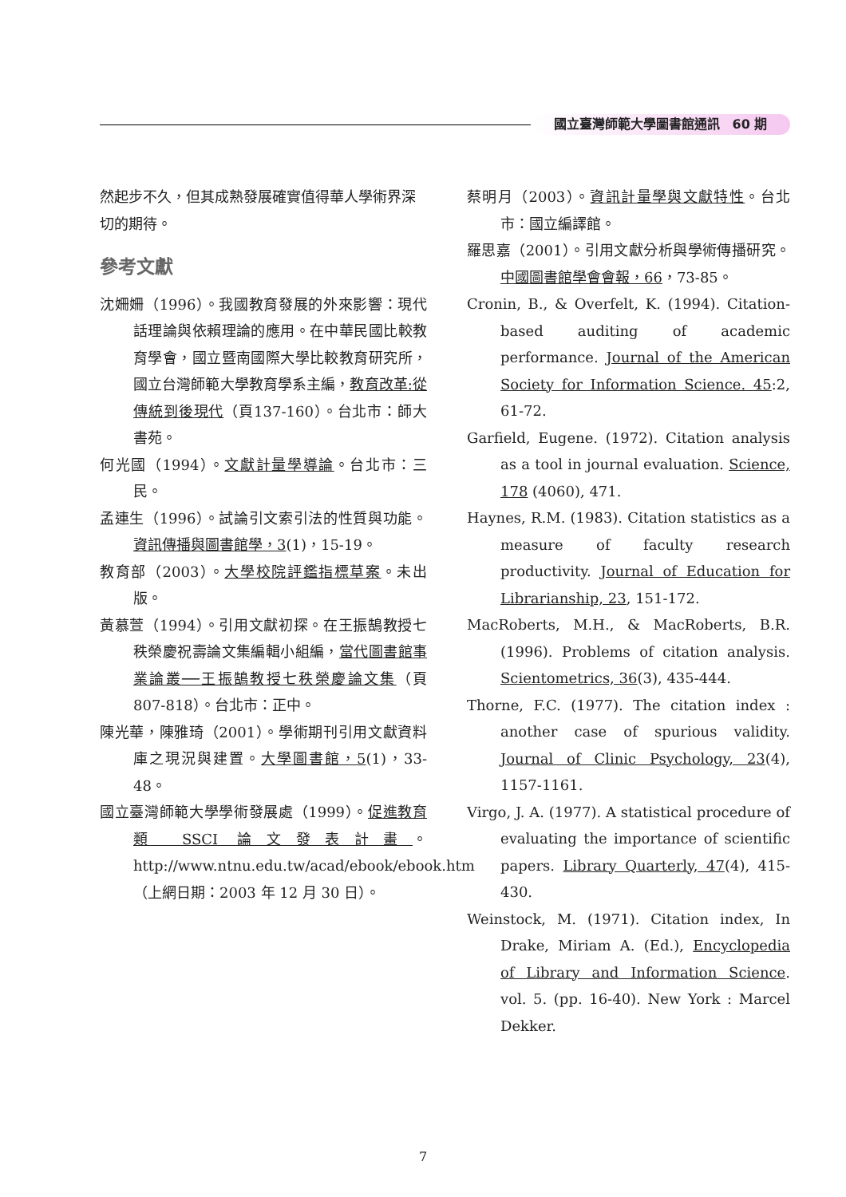國立臺灣師範大學圖書館通訊　60 期
然起步不久，但其成熟發展確實值得華人學術界深切的期待。
參考文獻
沈姍姍（1996）。我國教育發展的外來影響：現代話理論與依賴理論的應用。在中華民國比較教育學會，國立暨南國際大學比較教育研究所，國立台灣師範大學教育學系主編，教育改革:從傳統到後現代（頁137-160）。台北市：師大書苑。
何光國（1994）。文獻計量學導論。台北市：三民。
孟連生（1996）。試論引文索引法的性質與功能。資訊傳播與圖書館學，3(1)，15-19。
教育部（2003）。大學校院評鑑指標草案。未出版。
黃慕萱（1994）。引用文獻初探。在王振鵠教授七秩榮慶祝壽論文集編輯小組編，當代圖書館事業論叢──王振鵠教授七秩榮慶論文集（頁 807-818）。台北市：正中。
陳光華，陳雅琦（2001）。學術期刊引用文獻資料庫之現況與建置。大學圖書館，5(1)，33-48。
國立臺灣師範大學學術發展處（1999）。促進教育類 SSCI 論文發表計畫。http://www.ntnu.edu.tw/acad/ebook/ebook.htm（上網日期：2003 年 12 月 30 日）。
蔡明月（2003）。資訊計量學與文獻特性。台北市：國立編譯館。
羅思嘉（2001）。引用文獻分析與學術傳播研究。中國圖書館學會會報，66，73-85。
Cronin, B., & Overfelt, K. (1994). Citation-based auditing of academic performance. Journal of the American Society for Information Science. 45:2, 61-72.
Garfield, Eugene. (1972). Citation analysis as a tool in journal evaluation. Science, 178 (4060), 471.
Haynes, R.M. (1983). Citation statistics as a measure of faculty research productivity. Journal of Education for Librarianship, 23, 151-172.
MacRoberts, M.H., & MacRoberts, B.R. (1996). Problems of citation analysis. Scientometrics, 36(3), 435-444.
Thorne, F.C. (1977). The citation index : another case of spurious validity. Journal of Clinic Psychology, 23(4), 1157-1161.
Virgo, J. A. (1977). A statistical procedure of evaluating the importance of scientific papers. Library Quarterly, 47(4), 415-430.
Weinstock, M. (1971). Citation index, In Drake, Miriam A. (Ed.), Encyclopedia of Library and Information Science. vol. 5. (pp. 16-40). New York : Marcel Dekker.
7